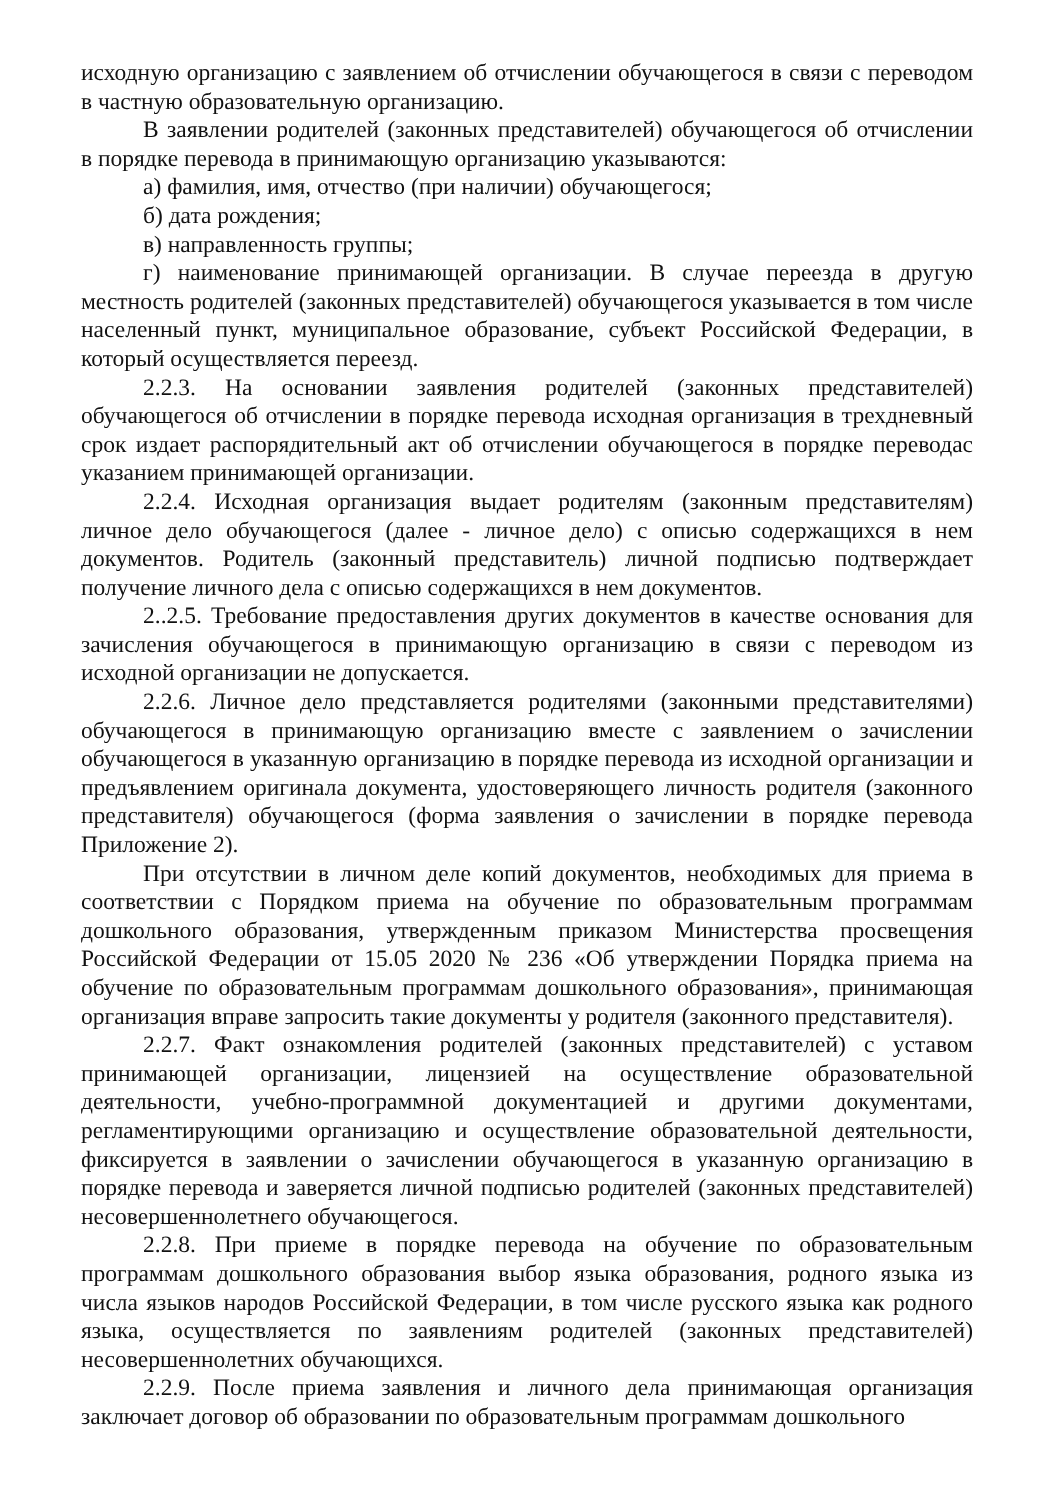исходную организацию с заявлением об отчислении обучающегося в связи с переводом в частную образовательную организацию.
В заявлении родителей (законных представителей) обучающегося об отчислении в порядке перевода в принимающую организацию указываются:
а) фамилия, имя, отчество (при наличии) обучающегося;
б) дата рождения;
в) направленность группы;
г) наименование принимающей организации. В случае переезда в другую местность родителей (законных представителей) обучающегося указывается в том числе населенный пункт, муниципальное образование, субъект Российской Федерации, в который осуществляется переезд.
2.2.3. На основании заявления родителей (законных представителей) обучающегося об отчислении в порядке перевода исходная организация в трехдневный срок издает распорядительный акт об отчислении обучающегося в порядке переводас указанием принимающей организации.
2.2.4. Исходная организация выдает родителям (законным представителям) личное дело обучающегося (далее - личное дело) с описью содержащихся в нем документов. Родитель (законный представитель) личной подписью подтверждает получение личного дела с описью содержащихся в нем документов.
2..2.5. Требование предоставления других документов в качестве основания для зачисления обучающегося в принимающую организацию в связи с переводом из исходной организации не допускается.
2.2.6. Личное дело представляется родителями (законными представителями) обучающегося в принимающую организацию вместе с заявлением о зачислении обучающегося в указанную организацию в порядке перевода из исходной организации и предъявлением оригинала документа, удостоверяющего личность родителя (законного представителя) обучающегося (форма заявления о зачислении в порядке перевода Приложение 2).
При отсутствии в личном деле копий документов, необходимых для приема в соответствии с Порядком приема на обучение по образовательным программам дошкольного образования, утвержденным приказом Министерства просвещения Российской Федерации от 15.05 2020 № 236 «Об утверждении Порядка приема на обучение по образовательным программам дошкольного образования», принимающая организация вправе запросить такие документы у родителя (законного представителя).
2.2.7. Факт ознакомления родителей (законных представителей) с уставом принимающей организации, лицензией на осуществление образовательной деятельности, учебно-программной документацией и другими документами, регламентирующими организацию и осуществление образовательной деятельности, фиксируется в заявлении о зачислении обучающегося в указанную организацию в порядке перевода и заверяется личной подписью родителей (законных представителей) несовершеннолетнего обучающегося.
2.2.8. При приеме в порядке перевода на обучение по образовательным программам дошкольного образования выбор языка образования, родного языка из числа языков народов Российской Федерации, в том числе русского языка как родного языка, осуществляется по заявлениям родителей (законных представителей) несовершеннолетних обучающихся.
2.2.9. После приема заявления и личного дела принимающая организация заключает договор об образовании по образовательным программам дошкольного